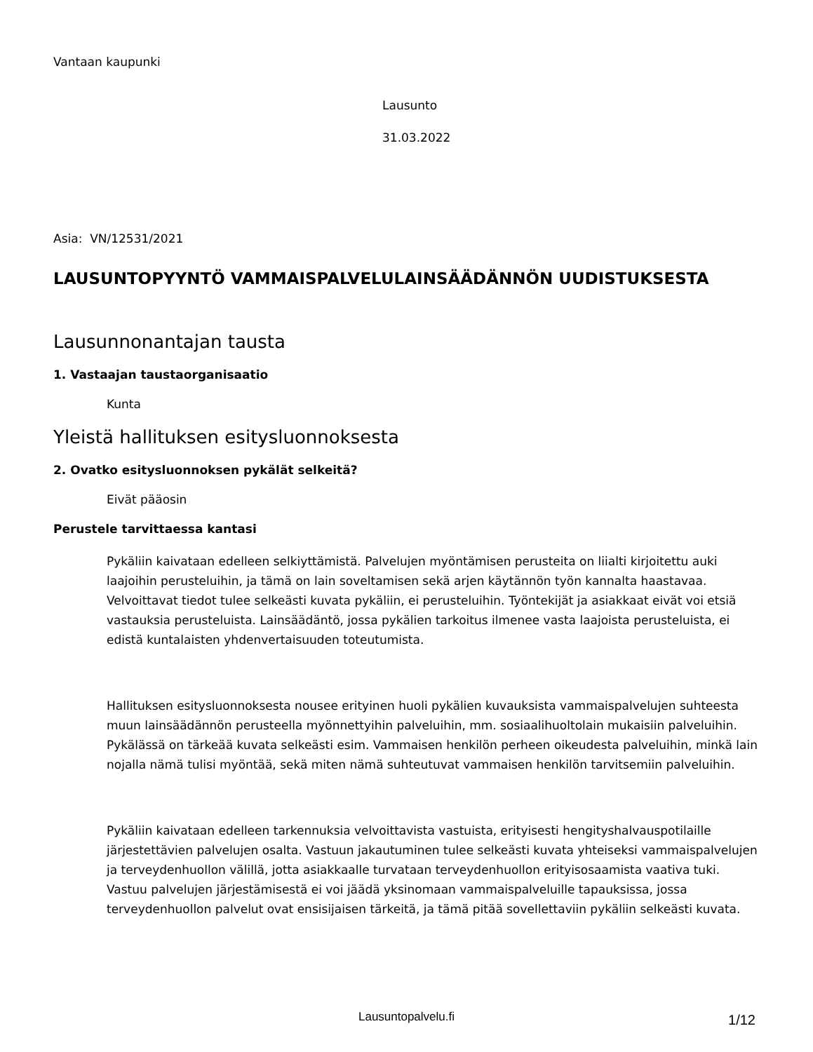Vantaan kaupunki
Lausunto
31.03.2022
Asia: VN/12531/2021
LAUSUNTOPYYNTÖ VAMMAISPALVELULAINSÄÄDÄNNÖN UUDISTUKSESTA
Lausunnonantajan tausta
1. Vastaajan taustaorganisaatio
Kunta
Yleistä hallituksen esitysluonnoksesta
2. Ovatko esitysluonnoksen pykälät selkeitä?
Eivät pääosin
Perustele tarvittaessa kantasi
Pykäliin kaivataan edelleen selkiyttämistä. Palvelujen myöntämisen perusteita on liialti kirjoitettu auki laajoihin perusteluihin, ja tämä on lain soveltamisen sekä arjen käytännön työn kannalta haastavaa. Velvoittavat tiedot tulee selkeästi kuvata pykäliin, ei perusteluihin. Työntekijät ja asiakkaat eivät voi etsiä vastauksia perusteluista. Lainsäädäntö, jossa pykälien tarkoitus ilmenee vasta laajoista perusteluista, ei edistä kuntalaisten yhdenvertaisuuden toteutumista.
Hallituksen esitysluonnoksesta nousee erityinen huoli pykälien kuvauksista vammaispalvelujen suhteesta muun lainsäädännön perusteella myönnettyihin palveluihin, mm. sosiaalihuoltolain mukaisiin palveluihin. Pykälässä on tärkeää kuvata selkeästi esim. Vammaisen henkilön perheen oikeudesta palveluihin, minkä lain nojalla nämä tulisi myöntää, sekä miten nämä suhteutuvat vammaisen henkilön tarvitsemiin palveluihin.
Pykäliin kaivataan edelleen tarkennuksia velvoittavista vastuista, erityisesti hengityshalvauspotilaille järjestettävien palvelujen osalta. Vastuun jakautuminen tulee selkeästi kuvata yhteiseksi vammaispalvelujen ja terveydenhuollon välillä, jotta asiakkaalle turvataan terveydenhuollon erityisosaamista vaativa tuki. Vastuu palvelujen järjestämisestä ei voi jäädä yksinomaan vammaispalveluille tapauksissa, jossa terveydenhuollon palvelut ovat ensisijaisen tärkeitä, ja tämä pitää sovellettaviin pykäliin selkeästi kuvata.
Lausuntopalvelu.fi 1/12